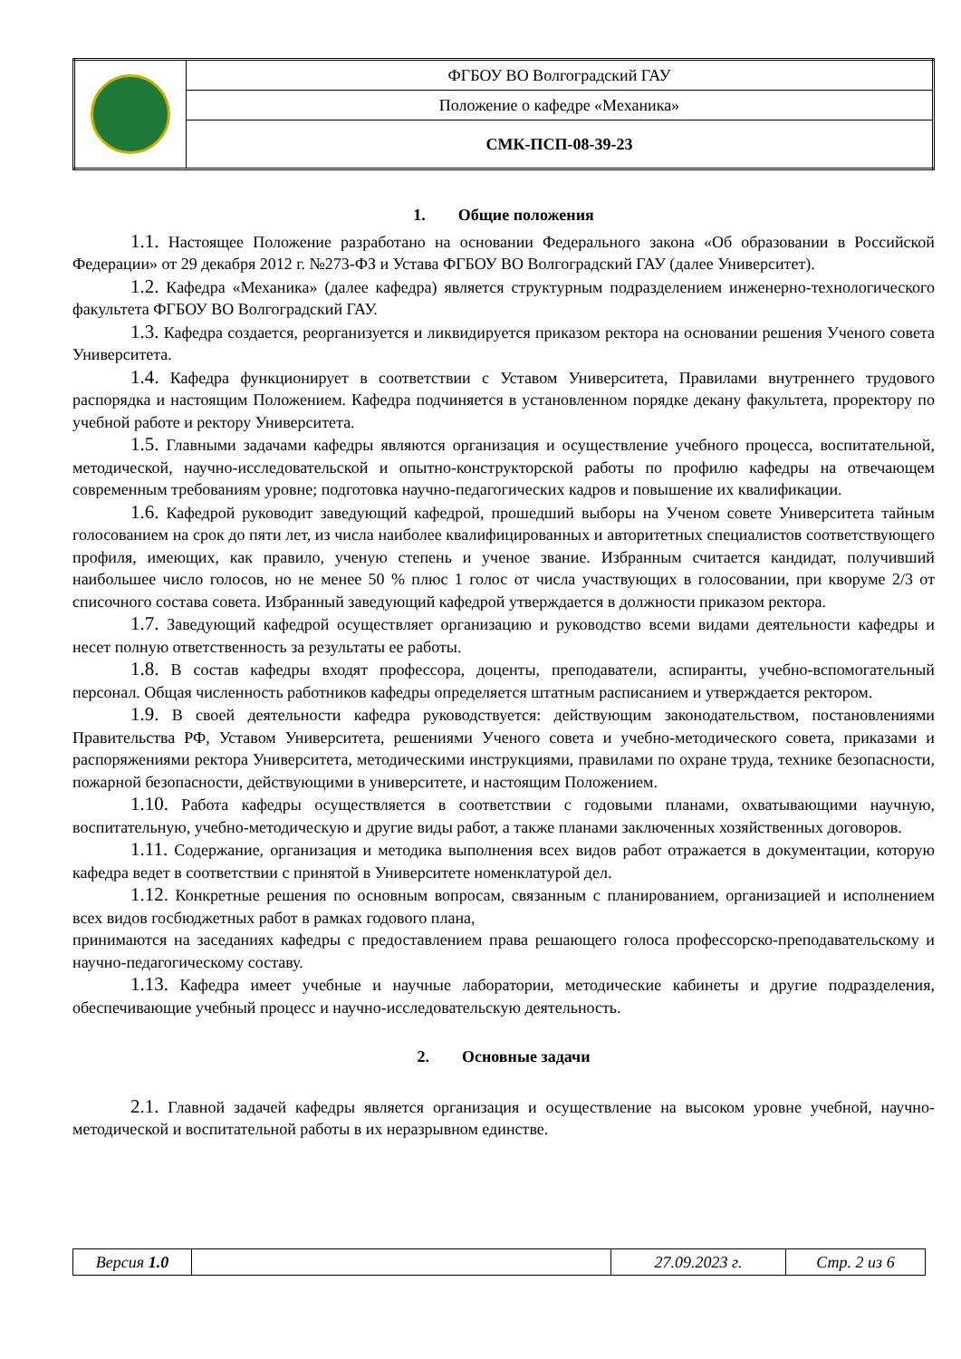| | ФГБОУ ВО Волгоградский ГАУ |
| | Положение о кафедре «Механика» |
| | СМК-ПСП-08-39-23 |
1. Общие положения
1.1. Настоящее Положение разработано на основании Федерального закона «Об образовании в Российской Федерации» от 29 декабря 2012 г. №273-ФЗ и Устава ФГБОУ ВО Волгоградский ГАУ (далее Университет).
1.2. Кафедра «Механика» (далее кафедра) является структурным подразделением инженерно-технологического факультета ФГБОУ ВО Волгоградский ГАУ.
1.3. Кафедра создается, реорганизуется и ликвидируется приказом ректора на основании решения Ученого совета Университета.
1.4. Кафедра функционирует в соответствии с Уставом Университета, Правилами внутреннего трудового распорядка и настоящим Положением. Кафедра подчиняется в установленном порядке декану факультета, проректору по учебной работе и ректору Университета.
1.5. Главными задачами кафедры являются организация и осуществление учебного процесса, воспитательной, методической, научно-исследовательской и опытно-конструкторской работы по профилю кафедры на отвечающем современным требованиям уровне; подготовка научно-педагогических кадров и повышение их квалификации.
1.6. Кафедрой руководит заведующий кафедрой, прошедший выборы на Ученом совете Университета тайным голосованием на срок до пяти лет, из числа наиболее квалифицированных и авторитетных специалистов соответствующего профиля, имеющих, как правило, ученую степень и ученое звание. Избранным считается кандидат, получивший наибольшее число голосов, но не менее 50 % плюс 1 голос от числа участвующих в голосовании, при кворуме 2/3 от списочного состава совета. Избранный заведующий кафедрой утверждается в должности приказом ректора.
1.7. Заведующий кафедрой осуществляет организацию и руководство всеми видами деятельности кафедры и несет полную ответственность за результаты ее работы.
1.8. В состав кафедры входят профессора, доценты, преподаватели, аспиранты, учебно-вспомогательный персонал. Общая численность работников кафедры определяется штатным расписанием и утверждается ректором.
1.9. В своей деятельности кафедра руководствуется: действующим законодательством, постановлениями Правительства РФ, Уставом Университета, решениями Ученого совета и учебно-методического совета, приказами и распоряжениями ректора Университета, методическими инструкциями, правилами по охране труда, технике безопасности, пожарной безопасности, действующими в университете, и настоящим Положением.
1.10. Работа кафедры осуществляется в соответствии с годовыми планами, охватывающими научную, воспитательную, учебно-методическую и другие виды работ, а также планами заключенных хозяйственных договоров.
1.11. Содержание, организация и методика выполнения всех видов работ отражается в документации, которую кафедра ведет в соответствии с принятой в Университете номенклатурой дел.
1.12. Конкретные решения по основным вопросам, связанным с планированием, организацией и исполнением всех видов госбюджетных работ в рамках годового плана,
принимаются на заседаниях кафедры с предоставлением права решающего голоса профессорско-преподавательскому и научно-педагогическому составу.
1.13. Кафедра имеет учебные и научные лаборатории, методические кабинеты и другие подразделения, обеспечивающие учебный процесс и научно-исследовательскую деятельность.
2. Основные задачи
2.1. Главной задачей кафедры является организация и осуществление на высоком уровне учебной, научно-методической и воспитательной работы в их неразрывном единстве.
| Версия 1.0 | | 27.09.2023 г. | Стр. 2 из 6 |